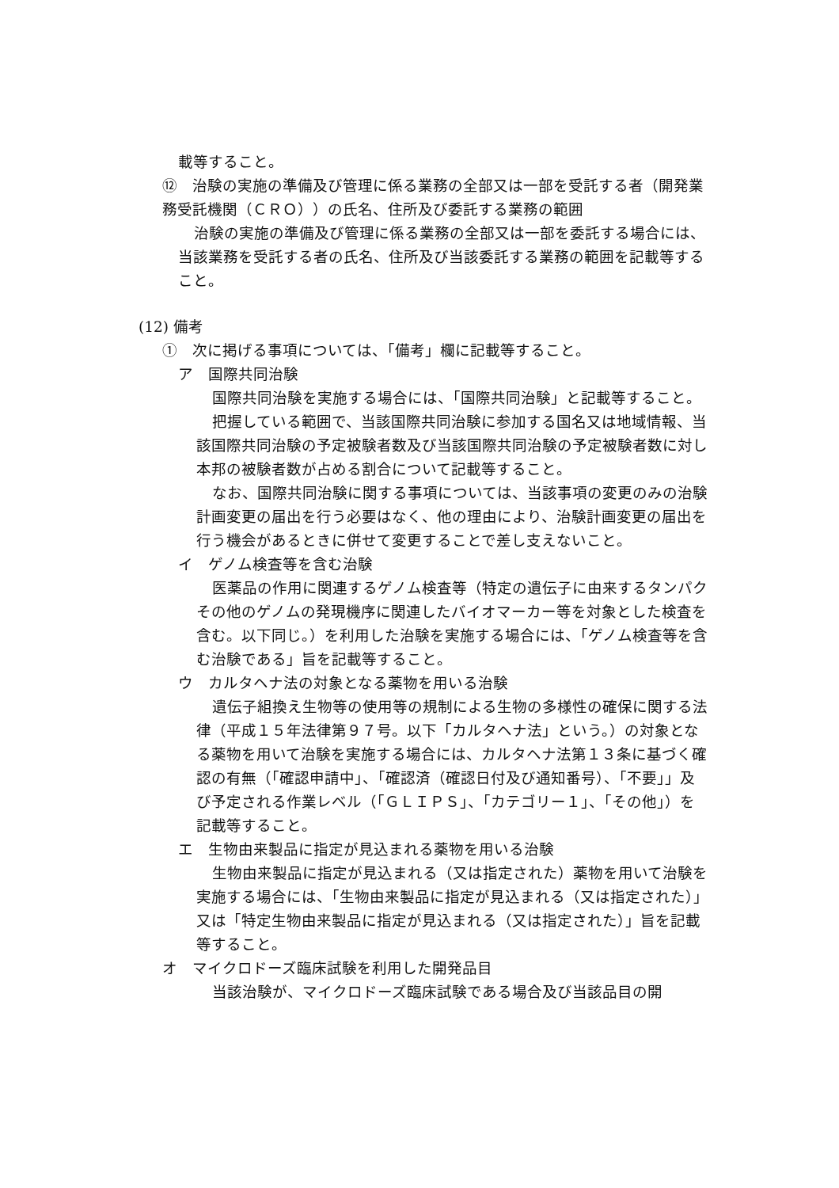載等すること。
⑫　治験の実施の準備及び管理に係る業務の全部又は一部を受託する者（開発業務受託機関（ＣＲＯ））の氏名、住所及び委託する業務の範囲
治験の実施の準備及び管理に係る業務の全部又は一部を委託する場合には、当該業務を受託する者の氏名、住所及び当該委託する業務の範囲を記載等すること。
(12) 備考
①　次に掲げる事項については、「備考」欄に記載等すること。
ア　国際共同治験
国際共同治験を実施する場合には、「国際共同治験」と記載等すること。
把握している範囲で、当該国際共同治験に参加する国名又は地域情報、当該国際共同治験の予定被験者数及び当該国際共同治験の予定被験者数に対し本邦の被験者数が占める割合について記載等すること。
なお、国際共同治験に関する事項については、当該事項の変更のみの治験計画変更の届出を行う必要はなく、他の理由により、治験計画変更の届出を行う機会があるときに併せて変更することで差し支えないこと。
イ　ゲノム検査等を含む治験
医薬品の作用に関連するゲノム検査等（特定の遺伝子に由来するタンパクその他のゲノムの発現機序に関連したバイオマーカー等を対象とした検査を含む。以下同じ。）を利用した治験を実施する場合には、「ゲノム検査等を含む治験である」旨を記載等すること。
ウ　カルタヘナ法の対象となる薬物を用いる治験
遺伝子組換え生物等の使用等の規制による生物の多様性の確保に関する法律（平成１５年法律第９７号。以下「カルタヘナ法」という。）の対象となる薬物を用いて治験を実施する場合には、カルタヘナ法第１３条に基づく確認の有無（「確認申請中」、「確認済（確認日付及び通知番号）、「不要」」及び予定される作業レベル（「ＧＬＩＰＳ」、「カテゴリー１」、「その他」）を記載等すること。
エ　生物由来製品に指定が見込まれる薬物を用いる治験
生物由来製品に指定が見込まれる（又は指定された）薬物を用いて治験を実施する場合には、「生物由来製品に指定が見込まれる（又は指定された）」又は「特定生物由来製品に指定が見込まれる（又は指定された）」旨を記載等すること。
オ　マイクロドーズ臨床試験を利用した開発品目
当該治験が、マイクロドーズ臨床試験である場合及び当該品目の開